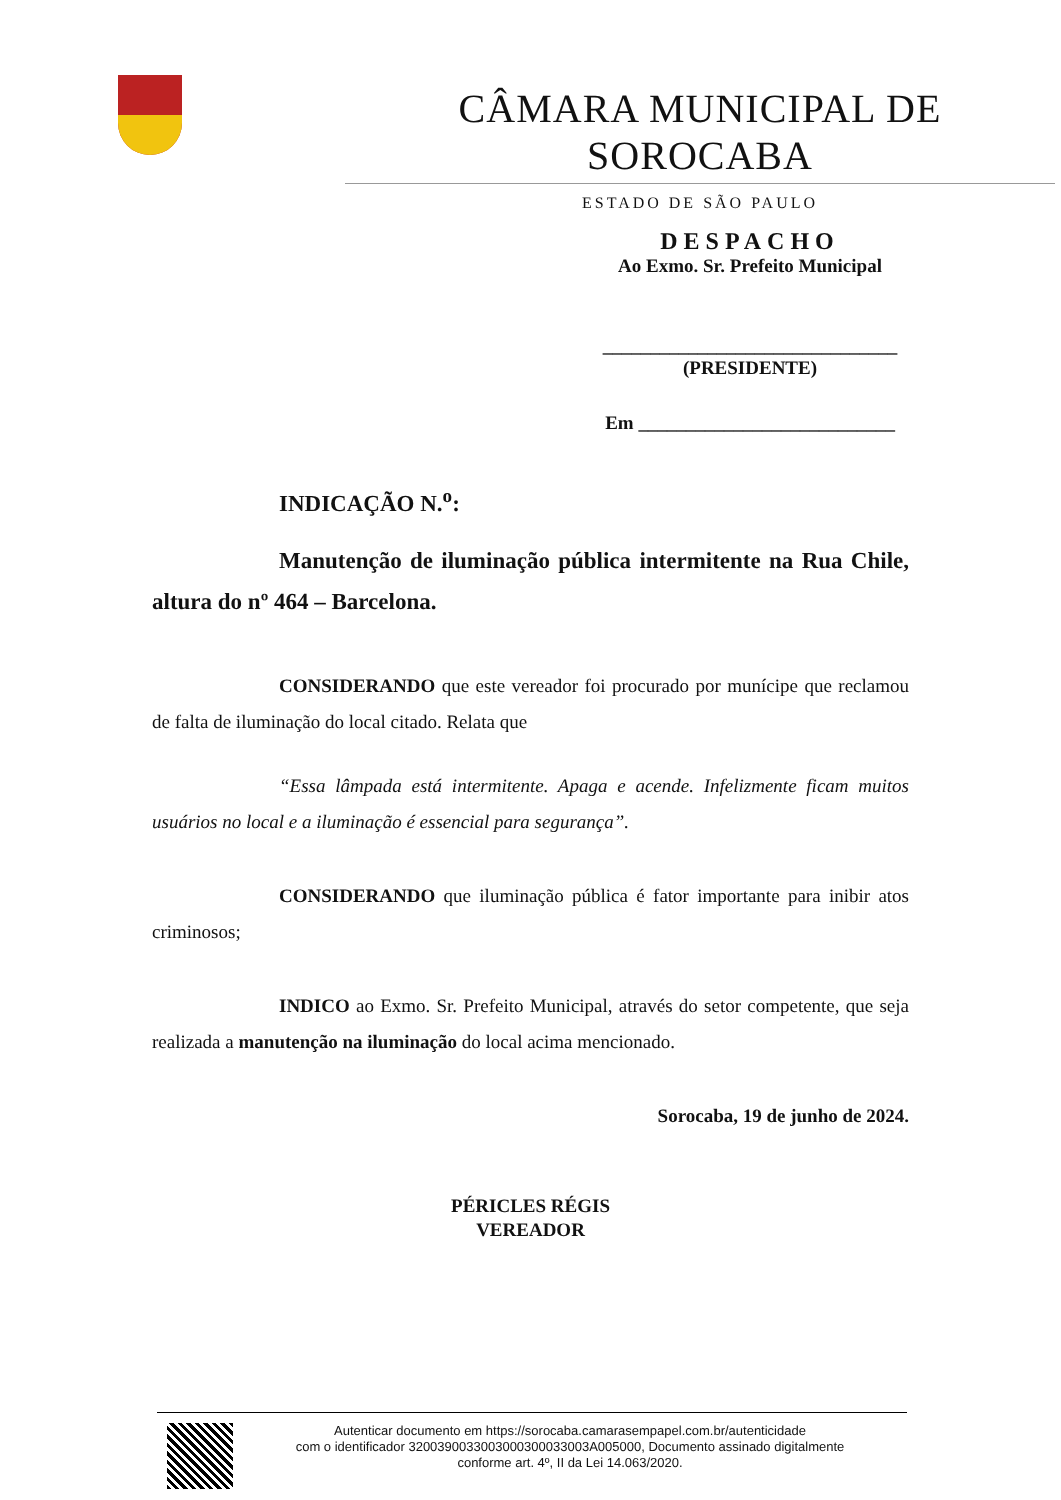CÂMARA MUNICIPAL DE SOROCABA
ESTADO DE SÃO PAULO
DESPACHO
Ao Exmo. Sr. Prefeito Municipal
_______________________________
(PRESIDENTE)
Em ___________________________
INDICAÇÃO N.<sup>o</sup>:
Manutenção de iluminação pública intermitente na Rua Chile, altura do nº 464 – Barcelona.
CONSIDERANDO que este vereador foi procurado por munícipe que reclamou de falta de iluminação do local citado. Relata que
“Essa lâmpada está intermitente. Apaga e acende. Infelizmente ficam muitos usuários no local e a iluminação é essencial para segurança”.
CONSIDERANDO que iluminação pública é fator importante para inibir atos criminosos;
INDICO ao Exmo. Sr. Prefeito Municipal, através do setor competente, que seja realizada a manutenção na iluminação do local acima mencionado.
Sorocaba, 19 de junho de 2024.
PÉRICLES RÉGIS
VEREADOR
Autenticar documento em https://sorocaba.camarasempapel.com.br/autenticidade
com o identificador 3200390033003000300033003A005000, Documento assinado digitalmente
conforme art. 4º, II da Lei 14.063/2020.